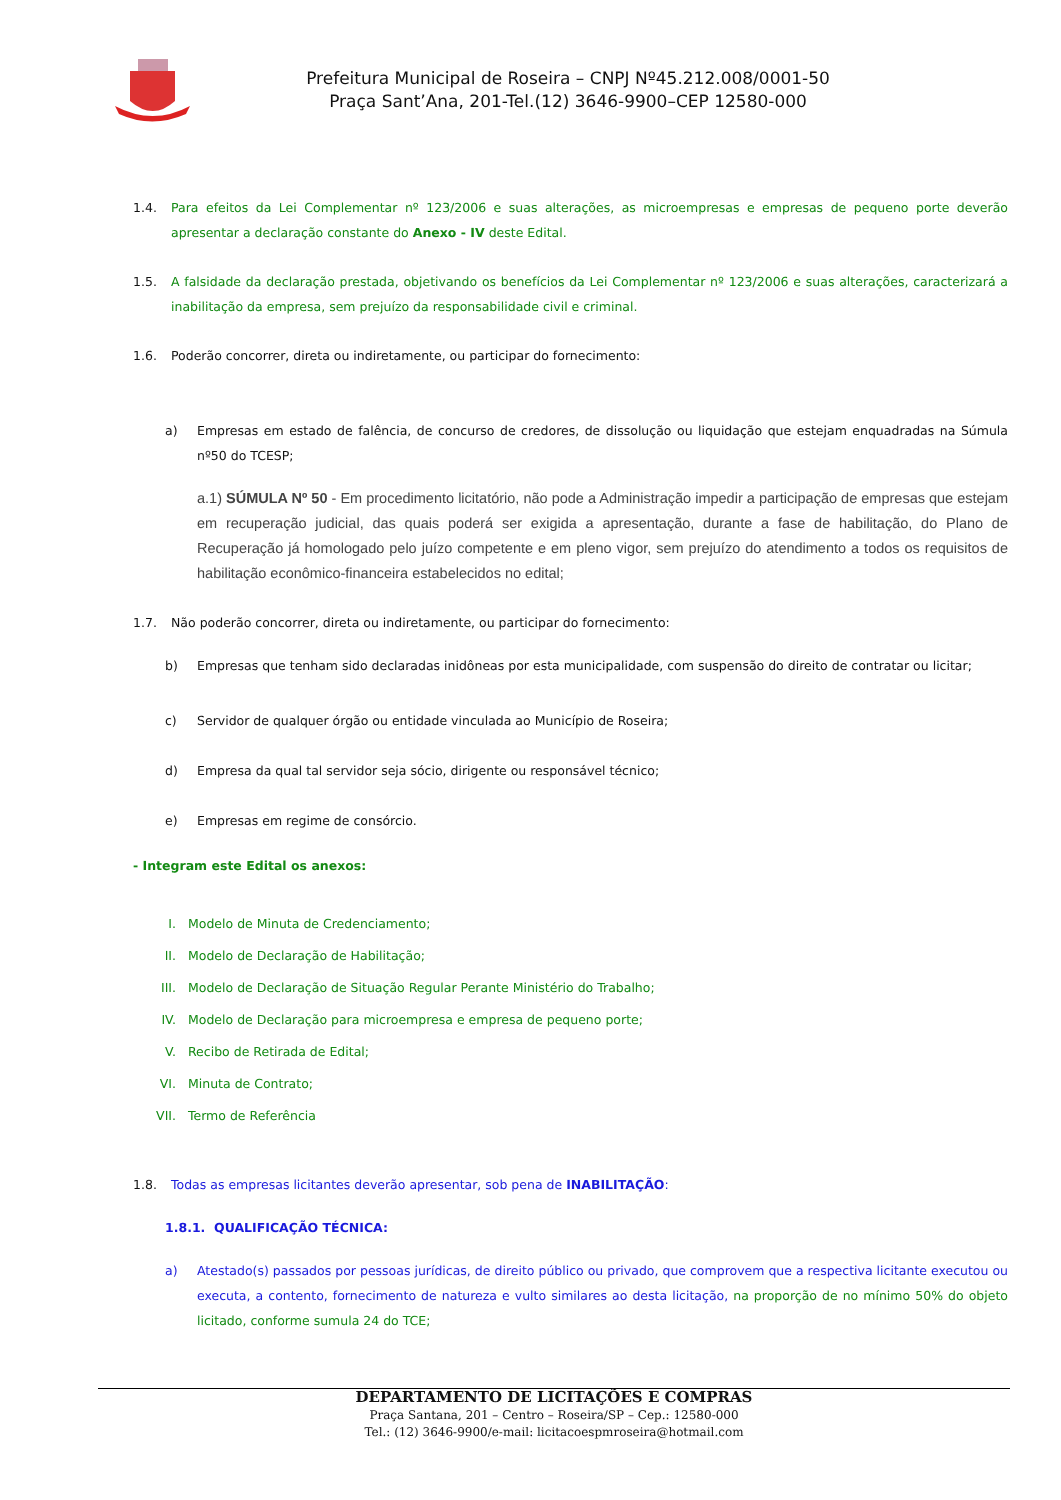Prefeitura Municipal de Roseira – CNPJ Nº45.212.008/0001-50
Praça Sant’Ana, 201-Tel.(12) 3646-9900–CEP 12580-000
1.4. Para efeitos da Lei Complementar nº 123/2006 e suas alterações, as microempresas e empresas de pequeno porte deverão apresentar a declaração constante do Anexo - IV deste Edital.
1.5. A falsidade da declaração prestada, objetivando os benefícios da Lei Complementar nº 123/2006 e suas alterações, caracterizará a inabilitação da empresa, sem prejuízo da responsabilidade civil e criminal.
1.6. Poderão concorrer, direta ou indiretamente, ou participar do fornecimento:
a) Empresas em estado de falência, de concurso de credores, de dissolução ou liquidação que estejam enquadradas na Súmula nº50 do TCESP;
a.1) SÚMULA Nº 50 - Em procedimento licitatório, não pode a Administração impedir a participação de empresas que estejam em recuperação judicial, das quais poderá ser exigida a apresentação, durante a fase de habilitação, do Plano de Recuperação já homologado pelo juízo competente e em pleno vigor, sem prejuízo do atendimento a todos os requisitos de habilitação econômico-financeira estabelecidos no edital;
1.7. Não poderão concorrer, direta ou indiretamente, ou participar do fornecimento:
b) Empresas que tenham sido declaradas inidôneas por esta municipalidade, com suspensão do direito de contratar ou licitar;
c) Servidor de qualquer órgão ou entidade vinculada ao Município de Roseira;
d) Empresa da qual tal servidor seja sócio, dirigente ou responsável técnico;
e) Empresas em regime de consórcio.
- Integram este Edital os anexos:
I. Modelo de Minuta de Credenciamento;
II. Modelo de Declaração de Habilitação;
III. Modelo de Declaração de Situação Regular Perante Ministério do Trabalho;
IV. Modelo de Declaração para microempresa e empresa de pequeno porte;
V. Recibo de Retirada de Edital;
VI. Minuta de Contrato;
VII. Termo de Referência
1.8. Todas as empresas licitantes deverão apresentar, sob pena de INABILITAÇÃO:
1.8.1. QUALIFICAÇÃO TÉCNICA:
a) Atestado(s) passados por pessoas jurídicas, de direito público ou privado, que comprovem que a respectiva licitante executou ou executa, a contento, fornecimento de natureza e vulto similares ao desta licitação, na proporção de no mínimo 50% do objeto licitado, conforme sumula 24 do TCE;
DEPARTAMENTO DE LICITAÇÕES E COMPRAS
Praça Santana, 201 – Centro – Roseira/SP – Cep.: 12580-000
Tel.: (12) 3646-9900/e-mail: licitacoespmroseira@hotmail.com